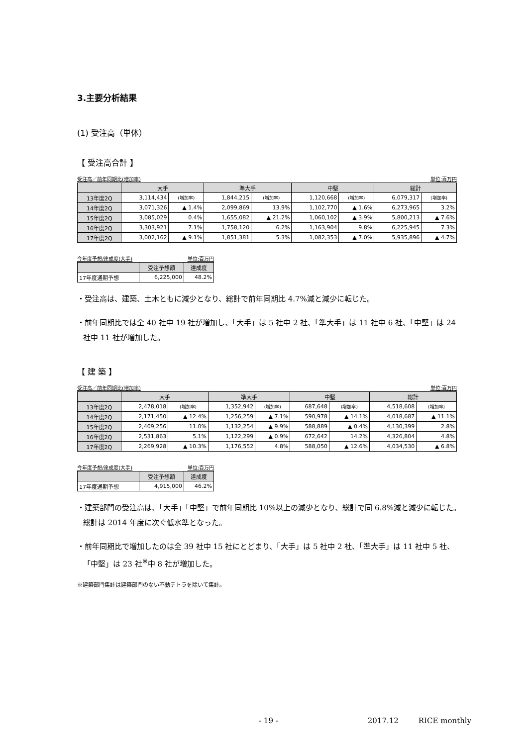3.主要分析結果
(1) 受注高（単体）
【 受注高合計 】
受注高／前年同期比(増加率) 単位:百万円
| | 大手 | | 準大手 | | 中堅 | | 総計 | |
| --- | --- | --- | --- | --- | --- | --- | --- | --- |
| 13年度2Q | 3,114,434 | (増加率) | 1,844,215 | (増加率) | 1,120,668 | (増加率) | 6,079,317 | (増加率) |
| 14年度2Q | 3,071,326 | ▲ 1.4% | 2,099,869 | 13.9% | 1,102,770 | ▲ 1.6% | 6,273,965 | 3.2% |
| 15年度2Q | 3,085,029 | 0.4% | 1,655,082 | ▲ 21.2% | 1,060,102 | ▲ 3.9% | 5,800,213 | ▲ 7.6% |
| 16年度2Q | 3,303,921 | 7.1% | 1,758,120 | 6.2% | 1,163,904 | 9.8% | 6,225,945 | 7.3% |
| 17年度2Q | 3,002,162 | ▲ 9.1% | 1,851,381 | 5.3% | 1,082,353 | ▲ 7.0% | 5,935,896 | ▲ 4.7% |
今年度予想/達成度(大手) 単位:百万円
| | 受注予想額 | 達成度 |
| --- | --- | --- |
| 17年度通期予想 | 6,225,000 | 48.2% |
・受注高は、建築、土木ともに減少となり、総計で前年同期比 4.7%減と減少に転じた。
・前年同期比では全 40 社中 19 社が増加し、「大手」は 5 社中 2 社、「準大手」は 11 社中 6 社、「中堅」は 24 社中 11 社が増加した。
【 建 築 】
受注高／前年同期比(増加率) 単位:百万円
| | 大手 | | 準大手 | | 中堅 | | 総計 | |
| --- | --- | --- | --- | --- | --- | --- | --- | --- |
| 13年度2Q | 2,478,018 | (増加率) | 1,352,942 | (増加率) | 687,648 | (増加率) | 4,518,608 | (増加率) |
| 14年度2Q | 2,171,450 | ▲ 12.4% | 1,256,259 | ▲ 7.1% | 590,978 | ▲ 14.1% | 4,018,687 | ▲ 11.1% |
| 15年度2Q | 2,409,256 | 11.0% | 1,132,254 | ▲ 9.9% | 588,889 | ▲ 0.4% | 4,130,399 | 2.8% |
| 16年度2Q | 2,531,863 | 5.1% | 1,122,299 | ▲ 0.9% | 672,642 | 14.2% | 4,326,804 | 4.8% |
| 17年度2Q | 2,269,928 | ▲ 10.3% | 1,176,552 | 4.8% | 588,050 | ▲ 12.6% | 4,034,530 | ▲ 6.8% |
今年度予想/達成度(大手) 単位:百万円
| | 受注予想額 | 達成度 |
| --- | --- | --- |
| 17年度通期予想 | 4,915,000 | 46.2% |
・建築部門の受注高は、「大手」「中堅」で前年同期比 10%以上の減少となり、総計で同 6.8%減と減少に転じた。総計は 2014 年度に次ぐ低水準となった。
・前年同期比で増加したのは全 39 社中 15 社にとどまり、「大手」は 5 社中 2 社、「準大手」は 11 社中 5 社、「中堅」は 23 社<sup>※</sup>中 8 社が増加した。
※建築部門集計は建築部門のない不動テトラを除いて集計。
- 19 - 2017.12 RICE monthly